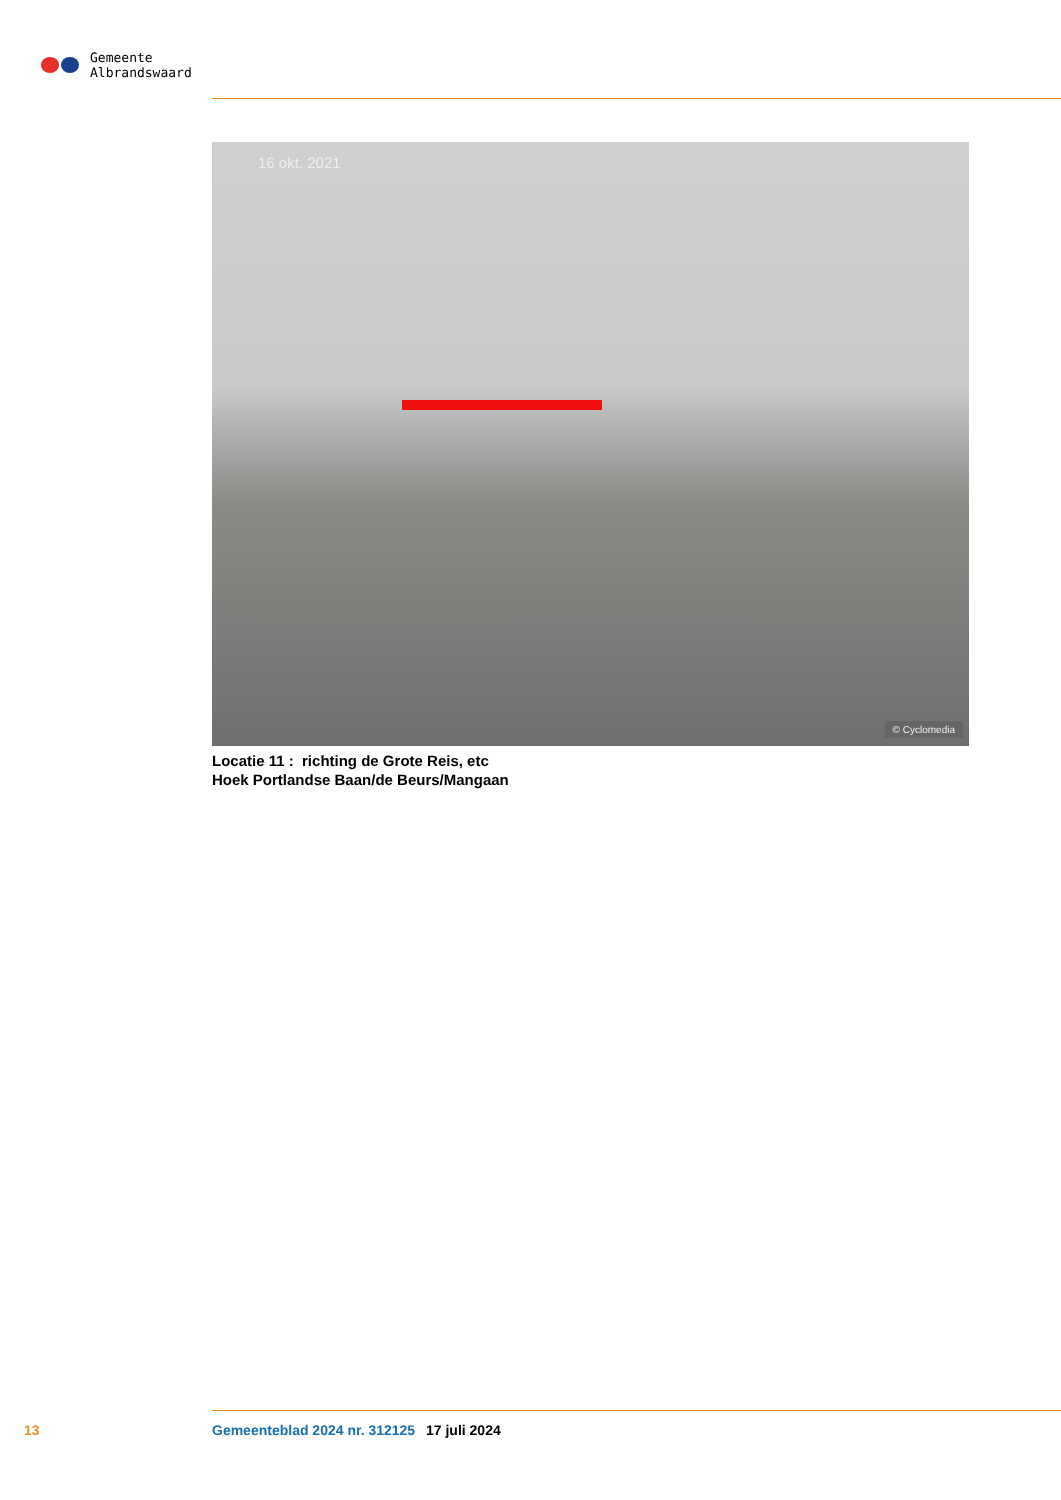Gemeente
Albrandswaard
16 okt. 2021
© Cyclomedia
Locatie 11 : richting de Grote Reis, etc
Hoek Portlandse Baan/de Beurs/Mangaan
13 Gemeenteblad 2024 nr. 312125 17 juli 2024